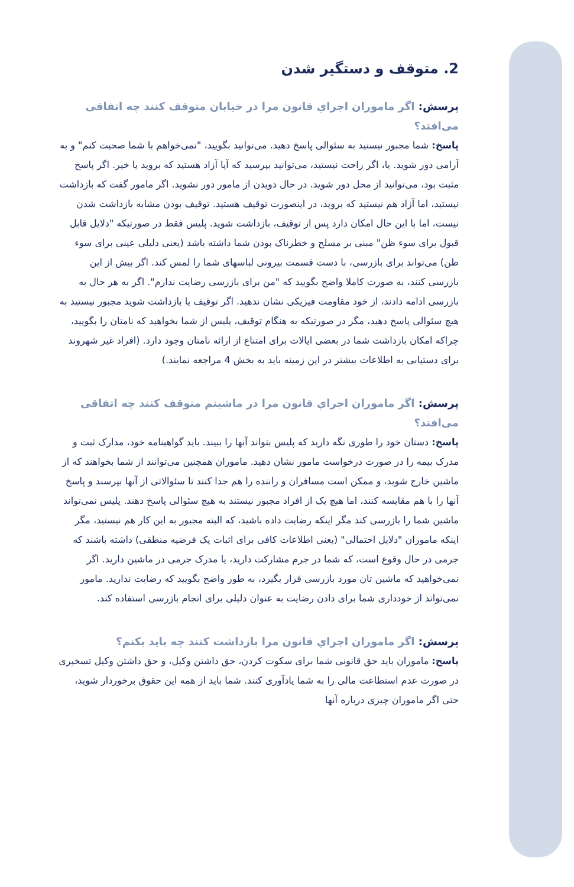2. متوقف و دستگیر شدن
پرسش: اگر ماموران اجراي قانون مرا در خیابان متوقف کنند چه اتفاقی می‌افتد؟
پاسخ: شما مجبور نیستید به سئوالی پاسخ دهید. می‌توانید بگویید، "نمی‌خواهم با شما صحبت کنم" و به آرامی دور شوید. یا، اگر راحت نیستید، می‌توانید بپرسید که آیا آزاد هستید که بروید یا خیر. اگر پاسخ مثبت بود، می‌توانید از محل دور شوید. در حال دویدن از مامور دور نشوید. اگر مامور گفت که بازداشت نیستید، اما آزاد هم نیستید که بروید، در اینصورت توقیف هستید. توقیف بودن مشابه بازداشت شدن نیست، اما با این حال امکان دارد پس از توقیف، بازداشت شوید. پلیس فقط در صورتیکه "دلایل قابل قبول برای سوء ظن" مبنی بر مسلح و خطرناک بودن شما داشته باشد (یعنی دلیلی عینی برای سوء ظن) می‌تواند برای بازرسی، با دست قسمت بیرونی لباسهای شما را لمس کند. اگر بیش از این بازرسی کنند، به صورت کاملا واضح بگویید که "من برای بازرسی رضایت ندارم". اگر به هر حال به بازرسی ادامه دادند، از خود مقاومت فیزیکی نشان ندهید. اگر توقیف یا بازداشت شوید مجبور نیستید به هیچ سئوالی پاسخ دهید، مگر در صورتیکه به هنگام توقیف، پلیس از شما بخواهید که نامتان را بگویید، چراکه امکان بازداشت شما در بعضی ایالات برای امتناع از ارائه نامتان وجود دارد. (افراد غیر شهروند برای دستیابی به اطلاعات بیشتر در این زمینه باید به بخش 4 مراجعه نمایند.)
پرسش: اگر ماموران اجراي قانون مرا در ماشینم متوقف کنند چه اتفاقی می‌افتد؟
پاسخ: دستان خود را طوری نگه دارید که پلیس بتواند آنها را ببیند. باید گواهینامه خود، مدارک ثبت و مدرک بیمه را در صورت درخواست مامور نشان دهید. ماموران همچنین می‌توانند از شما بخواهند که از ماشین خارج شوید، و ممکن است مسافران و راننده را هم جدا کنند تا سئوالاتی از آنها بپرسند و پاسخ آنها را با هم مقایسه کنند، اما هیچ یک از افراد مجبور نیستند به هیچ سئوالی پاسخ دهند. پلیس نمی‌تواند ماشین شما را بازرسی کند مگر اینکه رضایت داده باشید، که البته مجبور به این کار هم نیستید، مگر اینکه ماموران "دلایل احتمالی" (یعنی اطلاعات کافی برای اثبات یک فرضیه منطقی) داشته باشند که جرمی در حال وقوع است، که شما در جرم مشارکت دارید، یا مدرک جرمی در ماشین دارید. اگر نمی‌خواهید که ماشین تان مورد بازرسی قرار بگیرد، به طور واضح بگویید که رضایت ندارید. مامور نمی‌تواند از خودداری شما برای دادن رضایت به عنوان دلیلی برای انجام بازرسی استفاده کند.
پرسش: اگر ماموران اجراي قانون مرا بازداشت کنند چه باید بکنم؟
پاسخ: ماموران باید حق قانونی شما برای سکوت کردن، حق داشتن وکیل، و حق داشتن وکیل تسخیری در صورت عدم استطاعت مالی را به شما یادآوری کنند. شما باید از همه این حقوق برخوردار شوید، حتی اگر ماموران چیزی درباره آنها